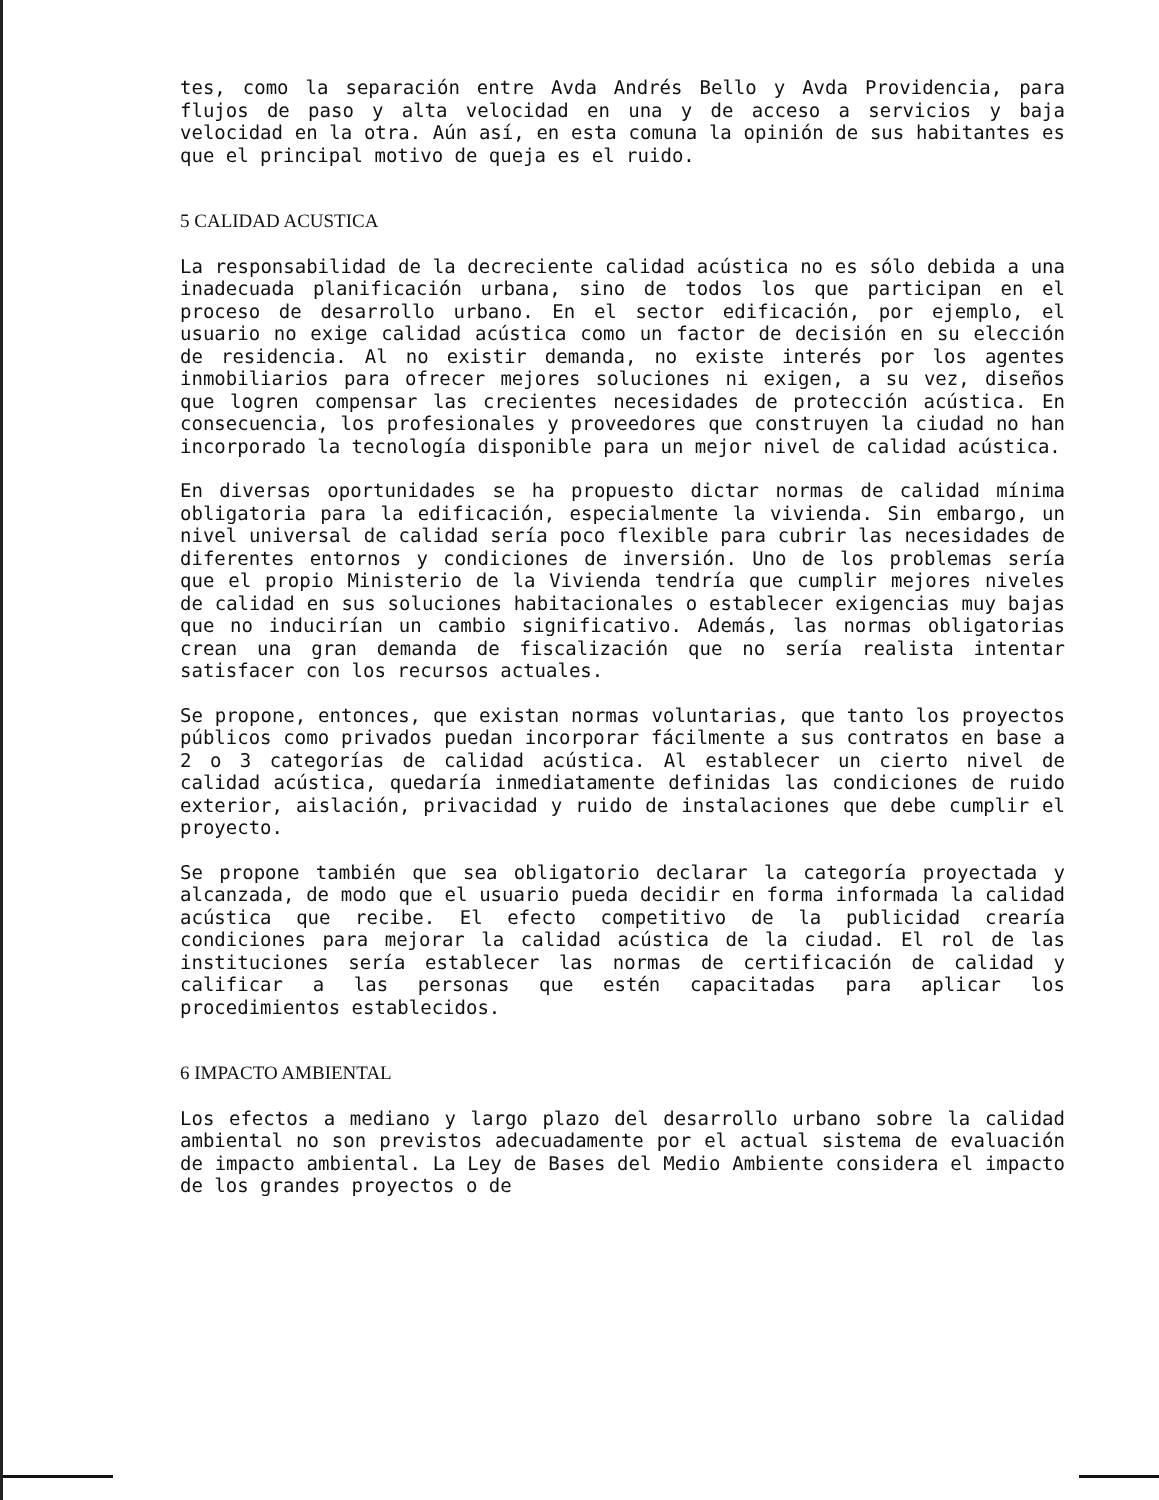tes, como la separación entre Avda Andrés Bello y Avda Providencia, para flujos de paso y alta velocidad en una y de acceso a servicios y baja velocidad en la otra. Aún así, en esta comuna la opinión de sus habitantes es que el principal motivo de queja es el ruido.
5 CALIDAD ACUSTICA
La responsabilidad de la decreciente calidad acústica no es sólo debida a una inadecuada planificación urbana, sino de todos los que participan en el proceso de desarrollo urbano. En el sector edificación, por ejemplo, el usuario no exige calidad acústica como un factor de decisión en su elección de residencia. Al no existir demanda, no existe interés por los agentes inmobiliarios para ofrecer mejores soluciones ni exigen, a su vez, diseños que logren compensar las crecientes necesidades de protección acústica. En consecuencia, los profesionales y proveedores que construyen la ciudad no han incorporado la tecnología disponible para un mejor nivel de calidad acústica.
En diversas oportunidades se ha propuesto dictar normas de calidad mínima obligatoria para la edificación, especialmente la vivienda. Sin embargo, un nivel universal de calidad sería poco flexible para cubrir las necesidades de diferentes entornos y condiciones de inversión. Uno de los problemas sería que el propio Ministerio de la Vivienda tendría que cumplir mejores niveles de calidad en sus soluciones habitacionales o establecer exigencias muy bajas que no inducirían un cambio significativo. Además, las normas obligatorias crean una gran demanda de fiscalización que no sería realista intentar satisfacer con los recursos actuales.
Se propone, entonces, que existan normas voluntarias, que tanto los proyectos públicos como privados puedan incorporar fácilmente a sus contratos en base a 2 o 3 categorías de calidad acústica. Al establecer un cierto nivel de calidad acústica, quedaría inmediatamente definidas las condiciones de ruido exterior, aislación, privacidad y ruido de instalaciones que debe cumplir el proyecto.
Se propone también que sea obligatorio declarar la categoría proyectada y alcanzada, de modo que el usuario pueda decidir en forma informada la calidad acústica que recibe. El efecto competitivo de la publicidad crearía condiciones para mejorar la calidad acústica de la ciudad. El rol de las instituciones sería establecer las normas de certificación de calidad y calificar a las personas que estén capacitadas para aplicar los procedimientos establecidos.
6 IMPACTO AMBIENTAL
Los efectos a mediano y largo plazo del desarrollo urbano sobre la calidad ambiental no son previstos adecuadamente por el actual sistema de evaluación de impacto ambiental. La Ley de Bases del Medio Ambiente considera el impacto de los grandes proyectos o de